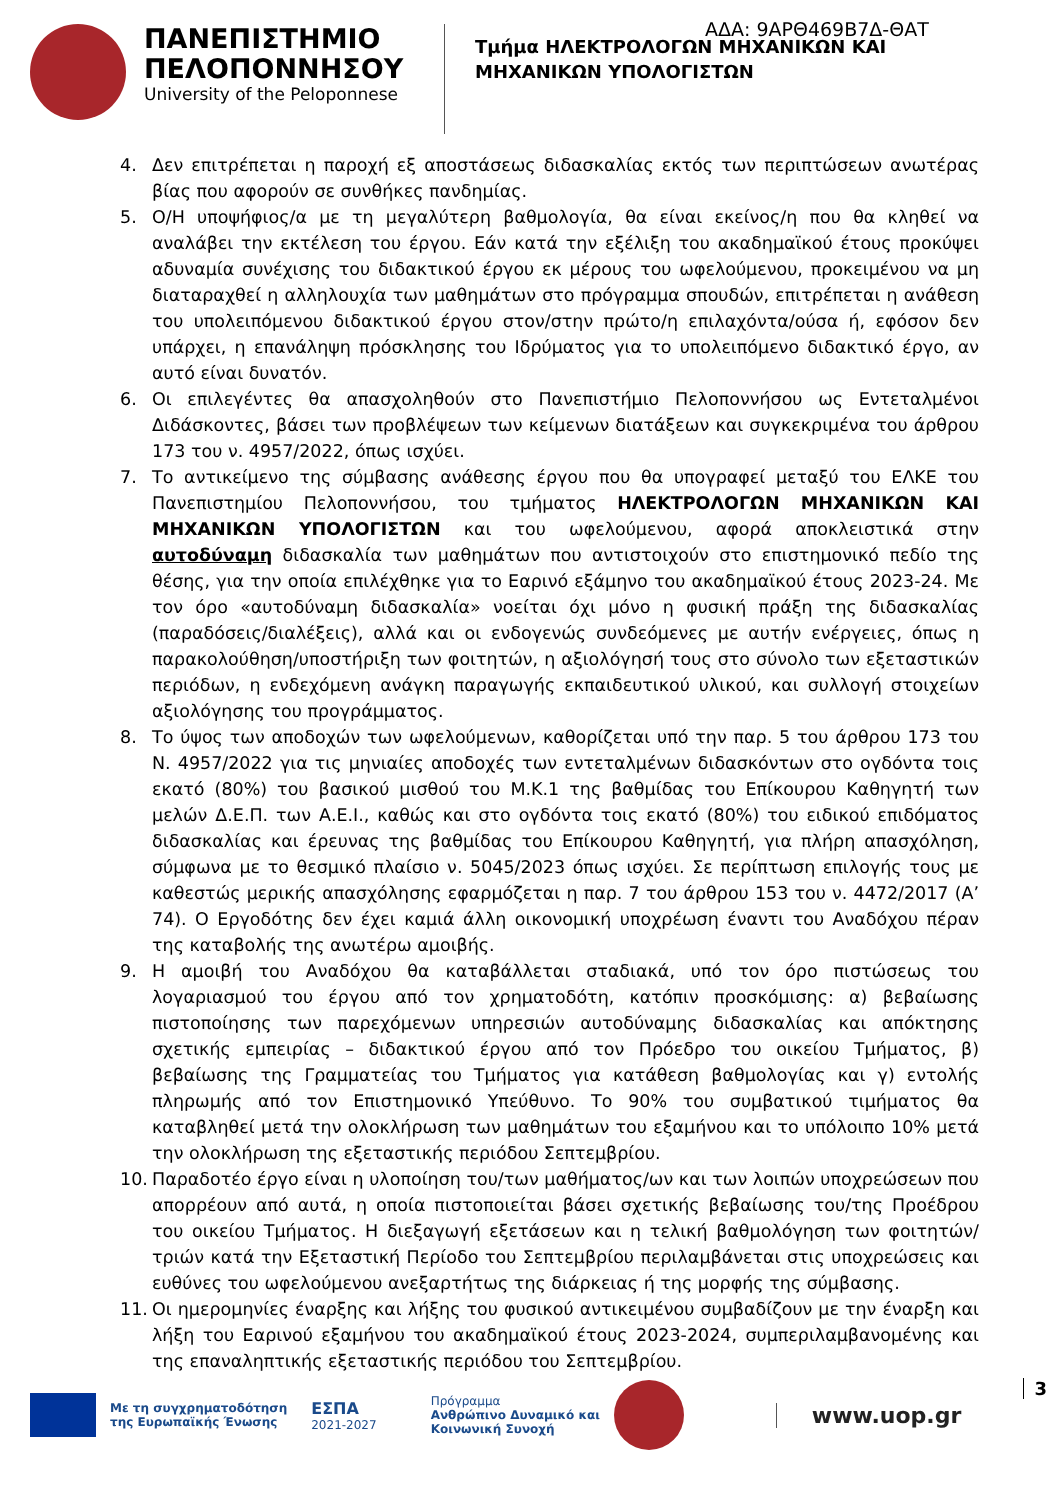ΑΔΑ: 9ΑΡΘ469Β7Δ-ΘΑΤ
ΠΑΝΕΠΙΣΤΗΜΙΟ
ΠΕΛΟΠΟΝΝΗΣΟΥ
University of the Peloponnese
Τμήμα ΗΛΕΚΤΡΟΛΟΓΩΝ ΜΗΧΑΝΙΚΩΝ ΚΑΙ
ΜΗΧΑΝΙΚΩΝ ΥΠΟΛΟΓΙΣΤΩΝ
4. Δεν επιτρέπεται η παροχή εξ αποστάσεως διδασκαλίας εκτός των περιπτώσεων ανωτέρας βίας που αφορούν σε συνθήκες πανδημίας.
5. Ο/Η υποψήφιος/α με τη μεγαλύτερη βαθμολογία, θα είναι εκείνος/η που θα κληθεί να αναλάβει την εκτέλεση του έργου. Εάν κατά την εξέλιξη του ακαδημαϊκού έτους προκύψει αδυναμία συνέχισης του διδακτικού έργου εκ μέρους του ωφελούμενου, προκειμένου να μη διαταραχθεί η αλληλουχία των μαθημάτων στο πρόγραμμα σπουδών, επιτρέπεται η ανάθεση του υπολειπόμενου διδακτικού έργου στον/στην πρώτο/η επιλαχόντα/ούσα ή, εφόσον δεν υπάρχει, η επανάληψη πρόσκλησης του Ιδρύματος για το υπολειπόμενο διδακτικό έργο, αν αυτό είναι δυνατόν.
6. Οι επιλεγέντες θα απασχοληθούν στο Πανεπιστήμιο Πελοποννήσου ως Εντεταλμένοι Διδάσκοντες, βάσει των προβλέψεων των κείμενων διατάξεων και συγκεκριμένα του άρθρου 173 του ν. 4957/2022, όπως ισχύει.
7. Το αντικείμενο της σύμβασης ανάθεσης έργου που θα υπογραφεί μεταξύ του ΕΛΚΕ του Πανεπιστημίου Πελοποννήσου, του τμήματος ΗΛΕΚΤΡΟΛΟΓΩΝ ΜΗΧΑΝΙΚΩΝ ΚΑΙ ΜΗΧΑΝΙΚΩΝ ΥΠΟΛΟΓΙΣΤΩΝ και του ωφελούμενου, αφορά αποκλειστικά στην αυτοδύναμη διδασκαλία των μαθημάτων που αντιστοιχούν στο επιστημονικό πεδίο της θέσης, για την οποία επιλέχθηκε για το Εαρινό εξάμηνο του ακαδημαϊκού έτους 2023-24. Με τον όρο «αυτοδύναμη διδασκαλία» νοείται όχι μόνο η φυσική πράξη της διδασκαλίας (παραδόσεις/διαλέξεις), αλλά και οι ενδογενώς συνδεόμενες με αυτήν ενέργειες, όπως η παρακολούθηση/υποστήριξη των φοιτητών, η αξιολόγησή τους στο σύνολο των εξεταστικών περιόδων, η ενδεχόμενη ανάγκη παραγωγής εκπαιδευτικού υλικού, και συλλογή στοιχείων αξιολόγησης του προγράμματος.
8. Το ύψος των αποδοχών των ωφελούμενων, καθορίζεται υπό την παρ. 5 του άρθρου 173 του Ν. 4957/2022 για τις μηνιαίες αποδοχές των εντεταλμένων διδασκόντων στο ογδόντα τοις εκατό (80%) του βασικού μισθού του Μ.Κ.1 της βαθμίδας του Επίκουρου Καθηγητή των μελών Δ.Ε.Π. των Α.Ε.Ι., καθώς και στο ογδόντα τοις εκατό (80%) του ειδικού επιδόματος διδασκαλίας και έρευνας της βαθμίδας του Επίκουρου Καθηγητή, για πλήρη απασχόληση, σύμφωνα με το θεσμικό πλαίσιο ν. 5045/2023 όπως ισχύει. Σε περίπτωση επιλογής τους με καθεστώς μερικής απασχόλησης εφαρμόζεται η παρ. 7 του άρθρου 153 του ν. 4472/2017 (Α’ 74). Ο Εργοδότης δεν έχει καμιά άλλη οικονομική υποχρέωση έναντι του Αναδόχου πέραν της καταβολής της ανωτέρω αμοιβής.
9. Η αμοιβή του Αναδόχου θα καταβάλλεται σταδιακά, υπό τον όρο πιστώσεως του λογαριασμού του έργου από τον χρηματοδότη, κατόπιν προσκόμισης: α) βεβαίωσης πιστοποίησης των παρεχόμενων υπηρεσιών αυτοδύναμης διδασκαλίας και απόκτησης σχετικής εμπειρίας – διδακτικού έργου από τον Πρόεδρο του οικείου Τμήματος, β) βεβαίωσης της Γραμματείας του Τμήματος για κατάθεση βαθμολογίας και γ) εντολής πληρωμής από τον Επιστημονικό Υπεύθυνο. Το 90% του συμβατικού τιμήματος θα καταβληθεί μετά την ολοκλήρωση των μαθημάτων του εξαμήνου και το υπόλοιπο 10% μετά την ολοκλήρωση της εξεταστικής περιόδου Σεπτεμβρίου.
10. Παραδοτέο έργο είναι η υλοποίηση του/των μαθήματος/ων και των λοιπών υποχρεώσεων που απορρέουν από αυτά, η οποία πιστοποιείται βάσει σχετικής βεβαίωσης του/της Προέδρου του οικείου Τμήματος. Η διεξαγωγή εξετάσεων και η τελική βαθμολόγηση των φοιτητών/τριών κατά την Εξεταστική Περίοδο του Σεπτεμβρίου περιλαμβάνεται στις υποχρεώσεις και ευθύνες του ωφελούμενου ανεξαρτήτως της διάρκειας ή της μορφής της σύμβασης.
11. Οι ημερομηνίες έναρξης και λήξης του φυσικού αντικειμένου συμβαδίζουν με την έναρξη και λήξη του Εαρινού εξαμήνου του ακαδημαϊκού έτους 2023-2024, συμπεριλαμβανομένης και της επαναληπτικής εξεταστικής περιόδου του Σεπτεμβρίου.
Με τη συγχρηματοδότηση
της Ευρωπαϊκής Ένωσης
ΕΣΠΑ
2021-2027
Πρόγραμμα
Ανθρώπινο Δυναμικό και
Κοινωνική Συνοχή
www.uop.gr
3